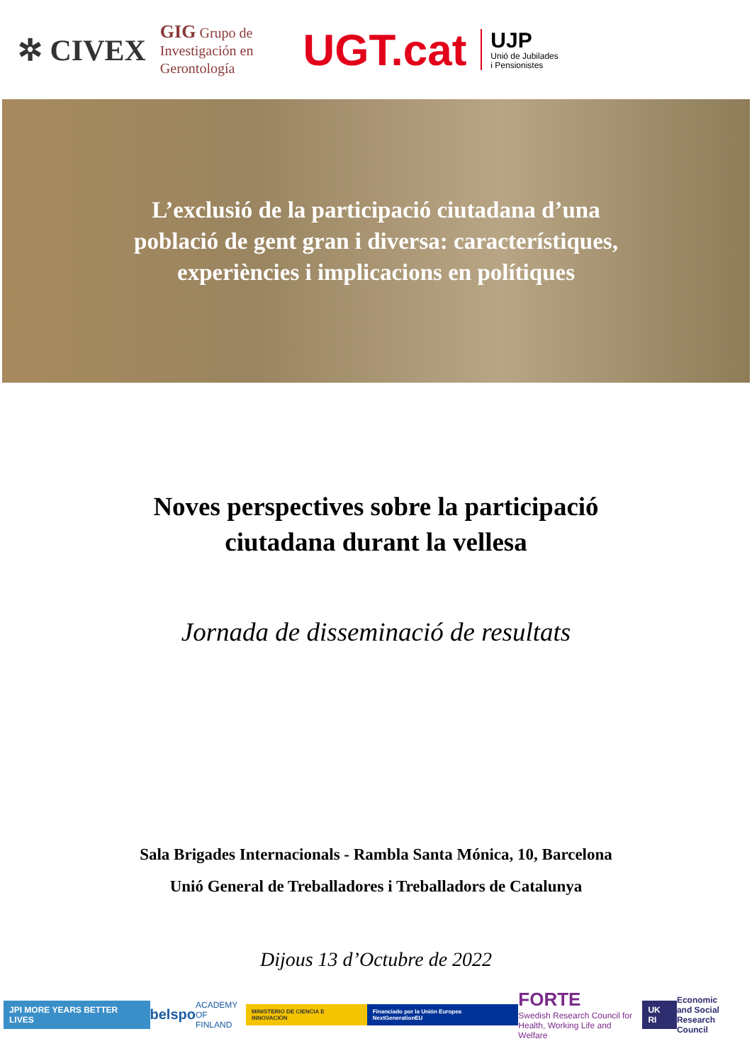✲ CIVEX GIG Grupo de
Investigación en
Gerontología UGT.cat UJP
Unió de Jubilades
i Pensionistes
L’exclusió de la participació ciutadana d’una
població de gent gran i diversa: característiques,
experiències i implicacions en polítiques
Noves perspectives sobre la participació
ciutadana durant la vellesa
Jornada de disseminació de resultats
Sala Brigades Internacionals - Rambla Santa Mónica, 10, Barcelona
Unió General de Treballadores i Treballadors de Catalunya
Dijous 13 d’Octubre de 2022
JPI MORE YEARS BETTER LIVES belspo ACADEMY
OF FINLAND MINISTERIO DE CIENCIA E INNOVACIÓN Financiado por la Unión Europea NextGenerationEU FORTE
Swedish Research Council for
Health, Working Life and Welfare UK RI Economic
and Social
Research Council